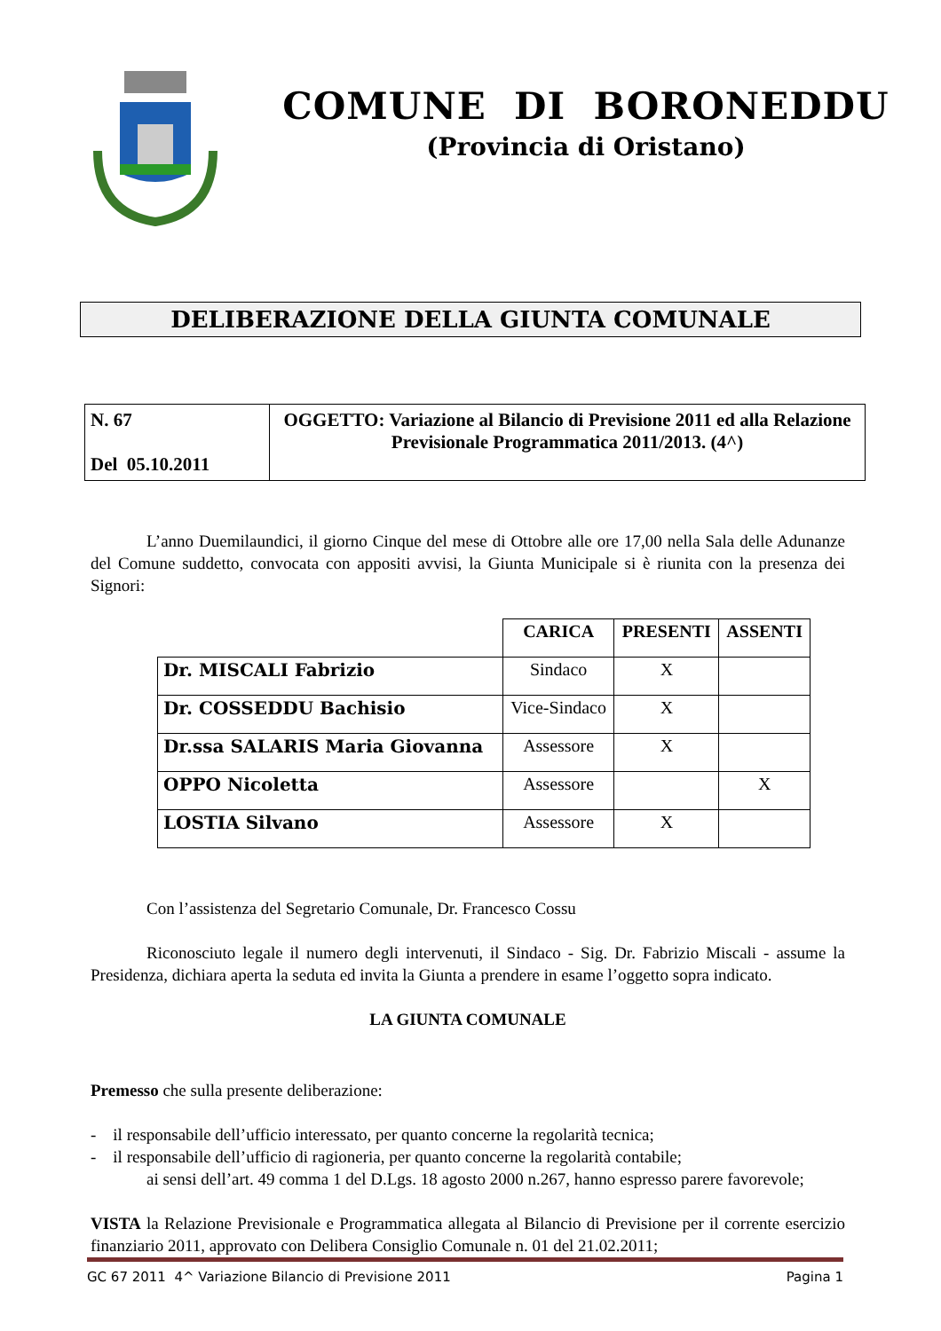COMUNE DI BORONEDDU
(Provincia di Oristano)
DELIBERAZIONE DELLA GIUNTA COMUNALE
| N. 67 Del 05.10.2011 | OGGETTO: Variazione al Bilancio di Previsione 2011 ed alla Relazione Previsionale Programmatica 2011/2013. (4^) |
L’anno Duemilaundici, il giorno Cinque del mese di Ottobre alle ore 17,00 nella Sala delle Adunanze del Comune suddetto, convocata con appositi avvisi, la Giunta Municipale si è riunita con la presenza dei Signori:
| | CARICA | PRESENTI | ASSENTI |
| --- | --- | --- | --- |
| Dr. MISCALI Fabrizio | Sindaco | X | |
| Dr. COSSEDDU Bachisio | Vice-Sindaco | X | |
| Dr.ssa SALARIS Maria Giovanna | Assessore | X | |
| OPPO Nicoletta | Assessore | | X |
| LOSTIA Silvano | Assessore | X | |
Con l’assistenza del Segretario Comunale, Dr. Francesco Cossu
Riconosciuto legale il numero degli intervenuti, il Sindaco - Sig. Dr. Fabrizio Miscali - assume la Presidenza, dichiara aperta la seduta ed invita la Giunta a prendere in esame l’oggetto sopra indicato.
LA GIUNTA COMUNALE
Premesso che sulla presente deliberazione:
- il responsabile dell’ufficio interessato, per quanto concerne la regolarità tecnica;
- il responsabile dell’ufficio di ragioneria, per quanto concerne la regolarità contabile;
ai sensi dell’art. 49 comma 1 del D.Lgs. 18 agosto 2000 n.267, hanno espresso parere favorevole;
VISTA la Relazione Previsionale e Programmatica allegata al Bilancio di Previsione per il corrente esercizio finanziario 2011, approvato con Delibera Consiglio Comunale n. 01 del 21.02.2011;
GC 67 2011 4^ Variazione Bilancio di Previsione 2011 Pagina 1